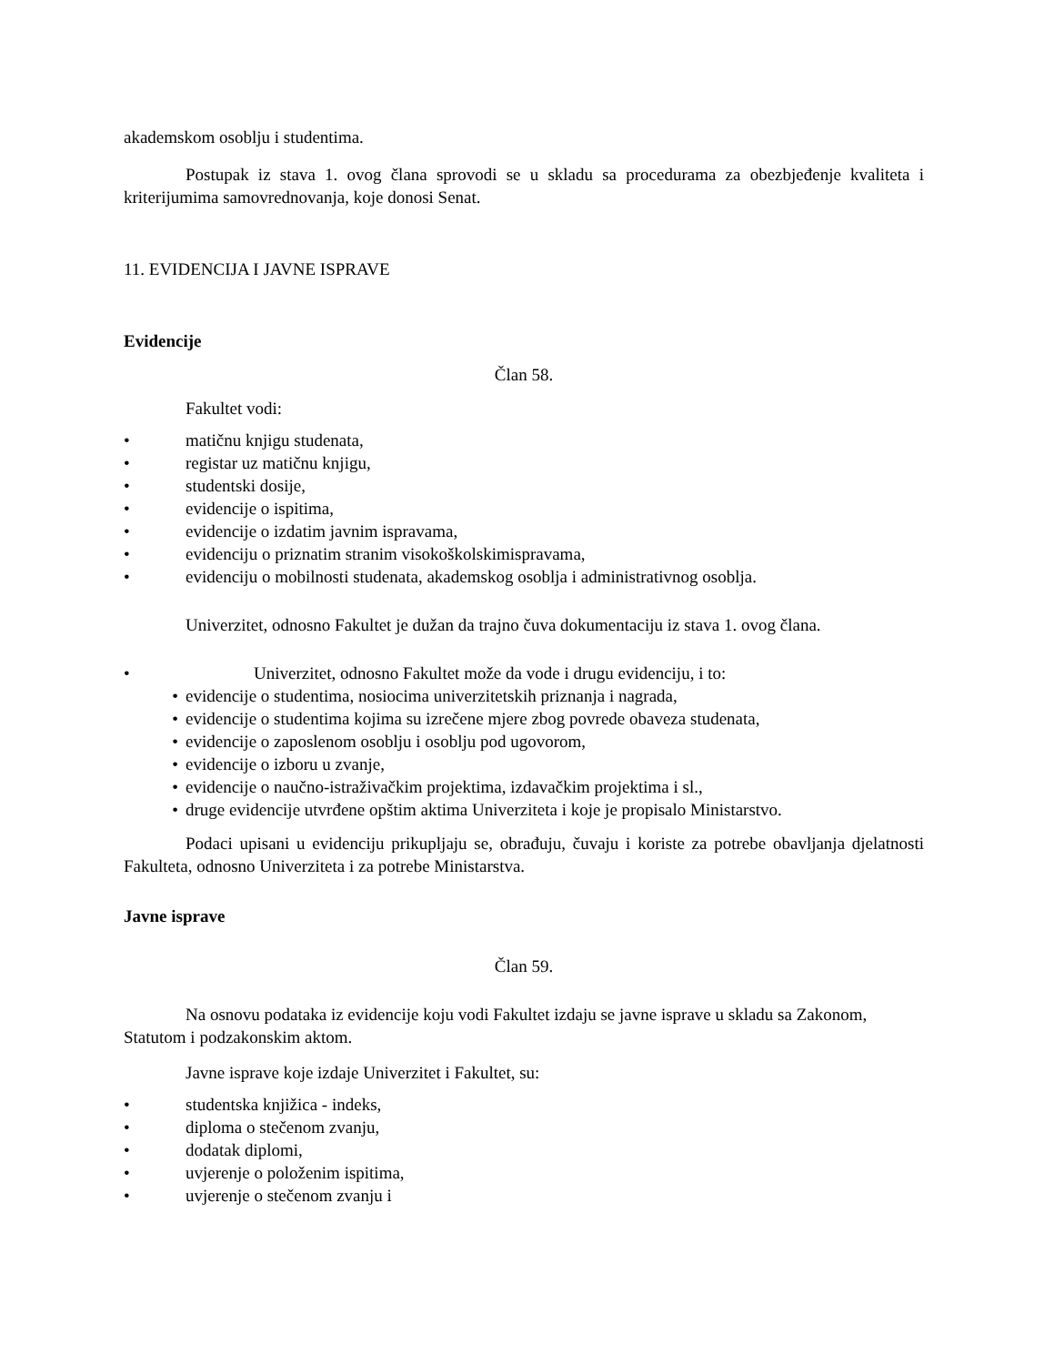akademskom osoblju i studentima.
Postupak iz stava 1. ovog člana sprovodi se u skladu sa procedurama za obezbjeđenje kvaliteta i kriterijumima samovrednovanja, koje donosi Senat.
11. EVIDENCIJA I JAVNE ISPRAVE
Evidencije
Član 58.
Fakultet vodi:
• matičnu knjigu studenata,
• registar uz matičnu knjigu,
• studentski dosije,
• evidencije o ispitima,
• evidencije o izdatim javnim ispravama,
• evidenciju o priznatim stranim visokoškolskimispravama,
• evidenciju o mobilnosti studenata, akademskog osoblja i administrativnog osoblja.
Univerzitet, odnosno Fakultet je dužan da trajno čuva dokumentaciju iz stava 1. ovog člana.
• Univerzitet, odnosno Fakultet može da vode i drugu evidenciju, i to:
• evidencije o studentima, nosiocima univerzitetskih priznanja i nagrada,
• evidencije o studentima kojima su izrečene mjere zbog povrede obaveza studenata,
• evidencije o zaposlenom osoblju i osoblju pod ugovorom,
• evidencije o izboru u zvanje,
• evidencije o naučno-istraživačkim projektima, izdavačkim projektima i sl.,
• druge evidencije utvrđene opštim aktima Univerziteta i koje je propisalo Ministarstvo.
Podaci upisani u evidenciju prikupljaju se, obrađuju, čuvaju i koriste za potrebe obavljanja djelatnosti Fakulteta, odnosno Univerziteta i za potrebe Ministarstva.
Javne isprave
Član 59.
Na osnovu podataka iz evidencije koju vodi Fakultet izdaju se javne isprave u skladu sa Zakonom, Statutom i podzakonskim aktom.
Javne isprave koje izdaje Univerzitet i Fakultet, su:
• studentska knjižica - indeks,
• diploma o stečenom zvanju,
• dodatak diplomi,
• uvjerenje o položenim ispitima,
• uvjerenje o stečenom zvanju i